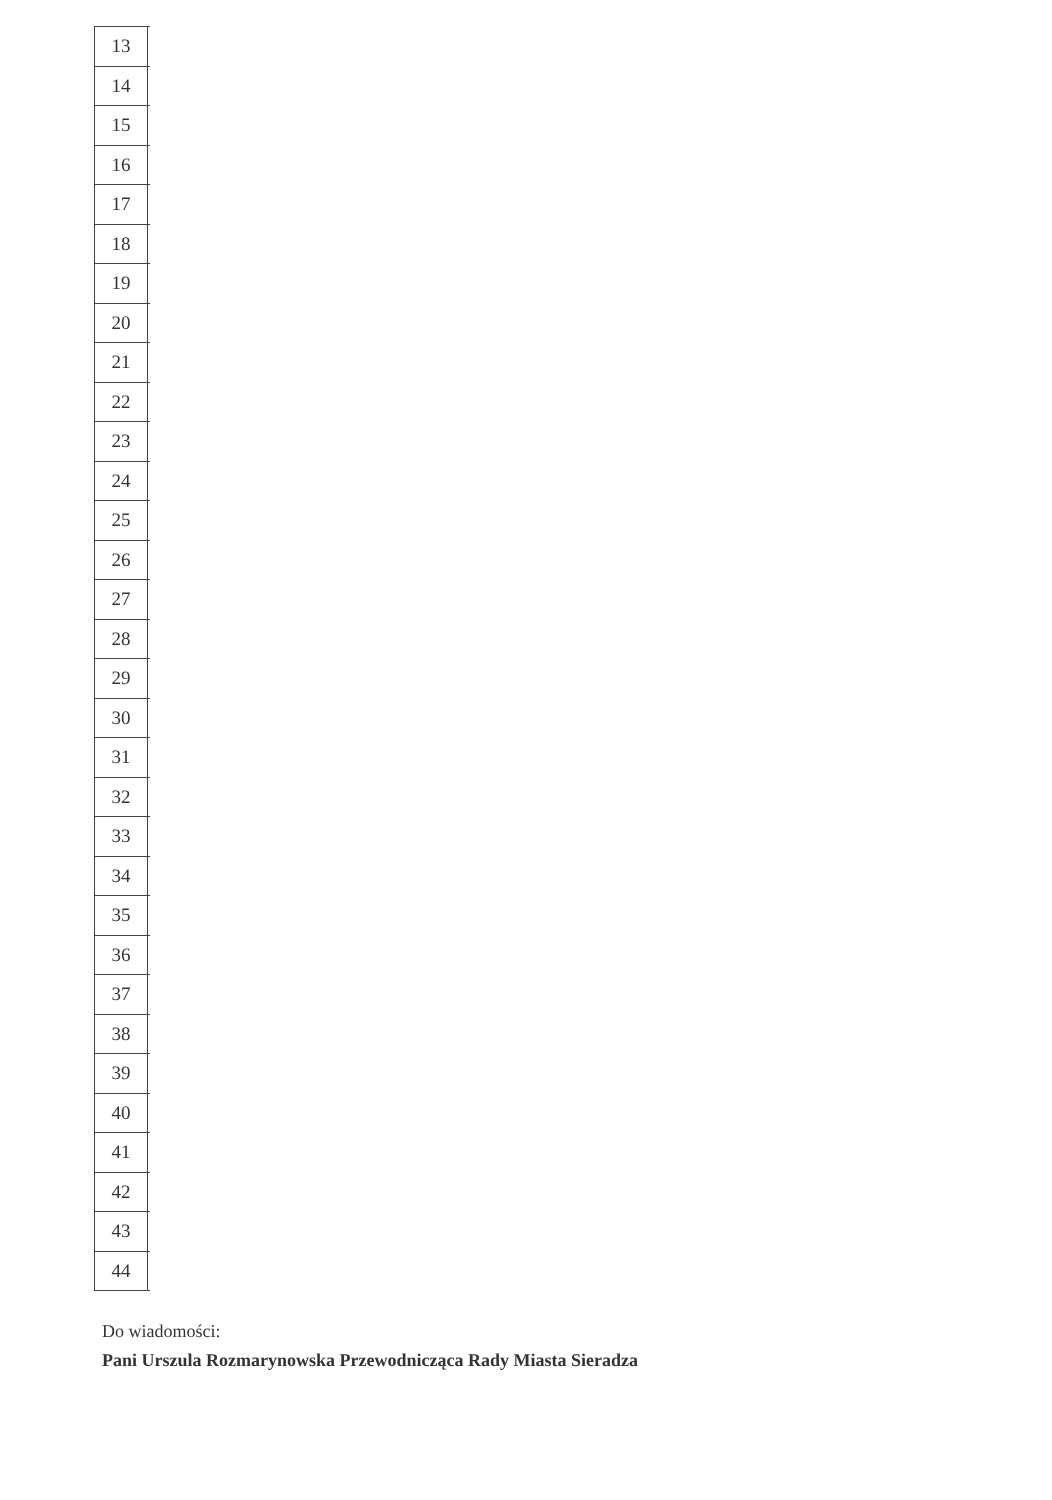| 13 | |
| 14 | |
| 15 | |
| 16 | |
| 17 | |
| 18 | |
| 19 | |
| 20 | |
| 21 | |
| 22 | |
| 23 | |
| 24 | |
| 25 | |
| 26 | |
| 27 | |
| 28 | |
| 29 | |
| 30 | |
| 31 | |
| 32 | |
| 33 | |
| 34 | |
| 35 | |
| 36 | |
| 37 | |
| 38 | |
| 39 | |
| 40 | |
| 41 | |
| 42 | |
| 43 | |
| 44 | |
Do wiadomości:
Pani Urszula Rozmarynowska Przewodnicząca Rady Miasta Sieradza